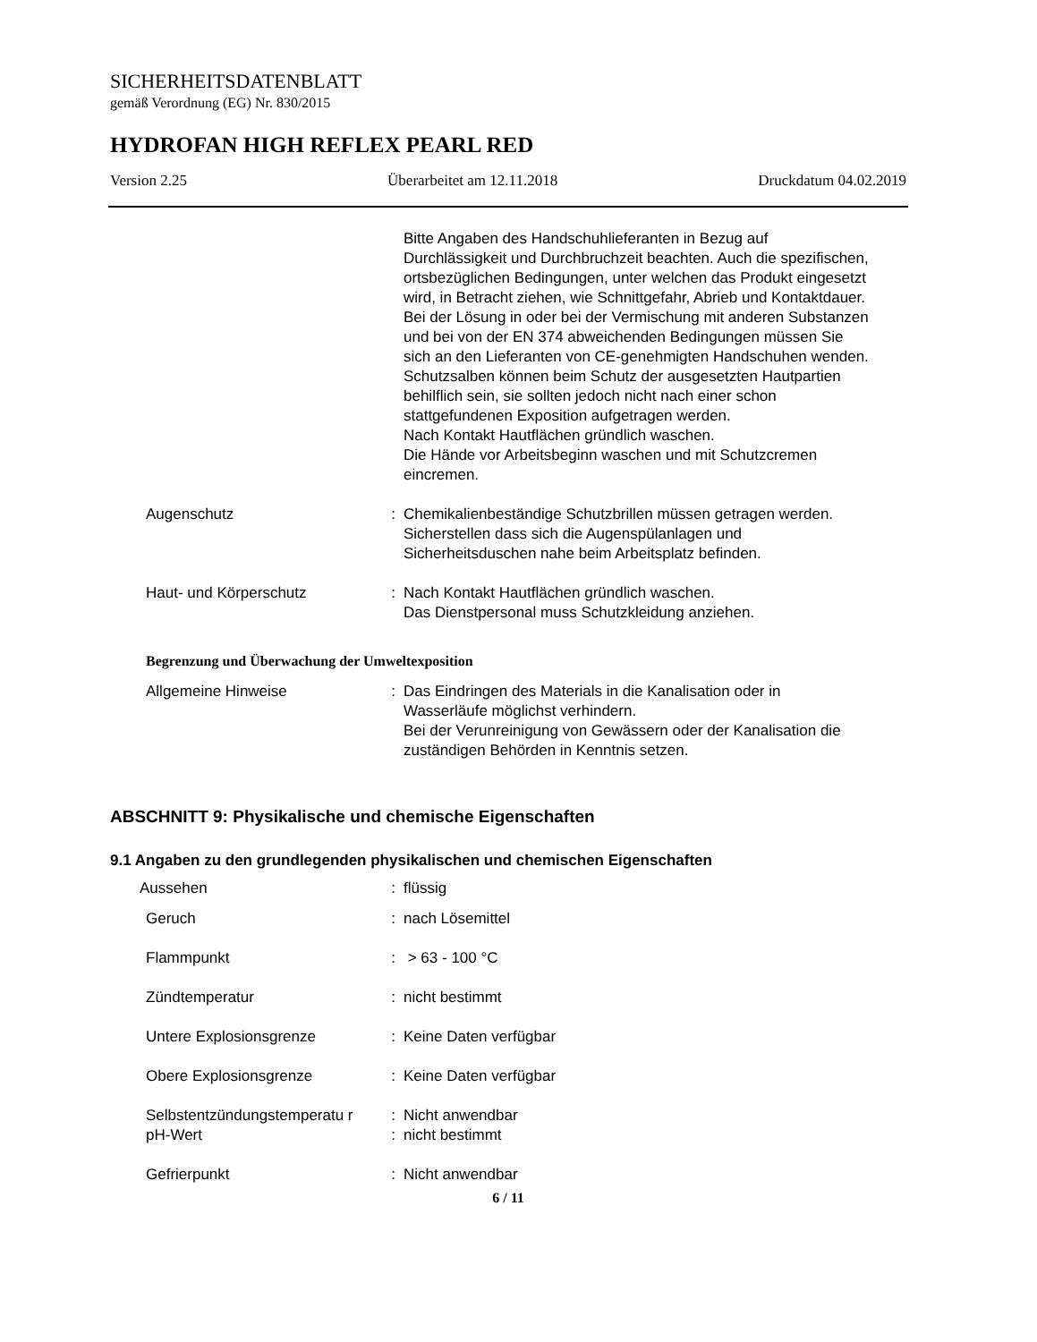SICHERHEITSDATENBLATT
gemäß Verordnung (EG) Nr. 830/2015
HYDROFAN HIGH REFLEX PEARL RED
Version 2.25 Überarbeitet am 12.11.2018 Druckdatum 04.02.2019
Bitte Angaben des Handschuhlieferanten in Bezug auf Durchlässigkeit und Durchbruchzeit beachten. Auch die spezifischen, ortsbezüglichen Bedingungen, unter welchen das Produkt eingesetzt wird, in Betracht ziehen, wie Schnittgefahr, Abrieb und Kontaktdauer.
Bei der Lösung in oder bei der Vermischung mit anderen Substanzen und bei von der EN 374 abweichenden Bedingungen müssen Sie sich an den Lieferanten von CE-genehmigten Handschuhen wenden.
Schutzsalben können beim Schutz der ausgesetzten Hautpartien behilflich sein, sie sollten jedoch nicht nach einer schon stattgefundenen Exposition aufgetragen werden.
Nach Kontakt Hautflächen gründlich waschen.
Die Hände vor Arbeitsbeginn waschen und mit Schutzcremen eincremen.
Augenschutz : Chemikalienbeständige Schutzbrillen müssen getragen werden.
Sicherstellen dass sich die Augenspülanlagen und Sicherheitsduschen nahe beim Arbeitsplatz befinden.
Haut- und Körperschutz : Nach Kontakt Hautflächen gründlich waschen.
Das Dienstpersonal muss Schutzkleidung anziehen.
Begrenzung und Überwachung der Umweltexposition
Allgemeine Hinweise : Das Eindringen des Materials in die Kanalisation oder in Wasserläufe möglichst verhindern.
Bei der Verunreinigung von Gewässern oder der Kanalisation die zuständigen Behörden in Kenntnis setzen.
ABSCHNITT 9: Physikalische und chemische Eigenschaften
9.1 Angaben zu den grundlegenden physikalischen und chemischen Eigenschaften
Aussehen : flüssig
Geruch : nach Lösemittel
Flammpunkt : > 63 - 100 °C
Zündtemperatur : nicht bestimmt
Untere Explosionsgrenze : Keine Daten verfügbar
Obere Explosionsgrenze : Keine Daten verfügbar
Selbstentzündungstemperatu r
: Nicht anwendbar
pH-Wert : nicht bestimmt
Gefrierpunkt : Nicht anwendbar
6 / 11